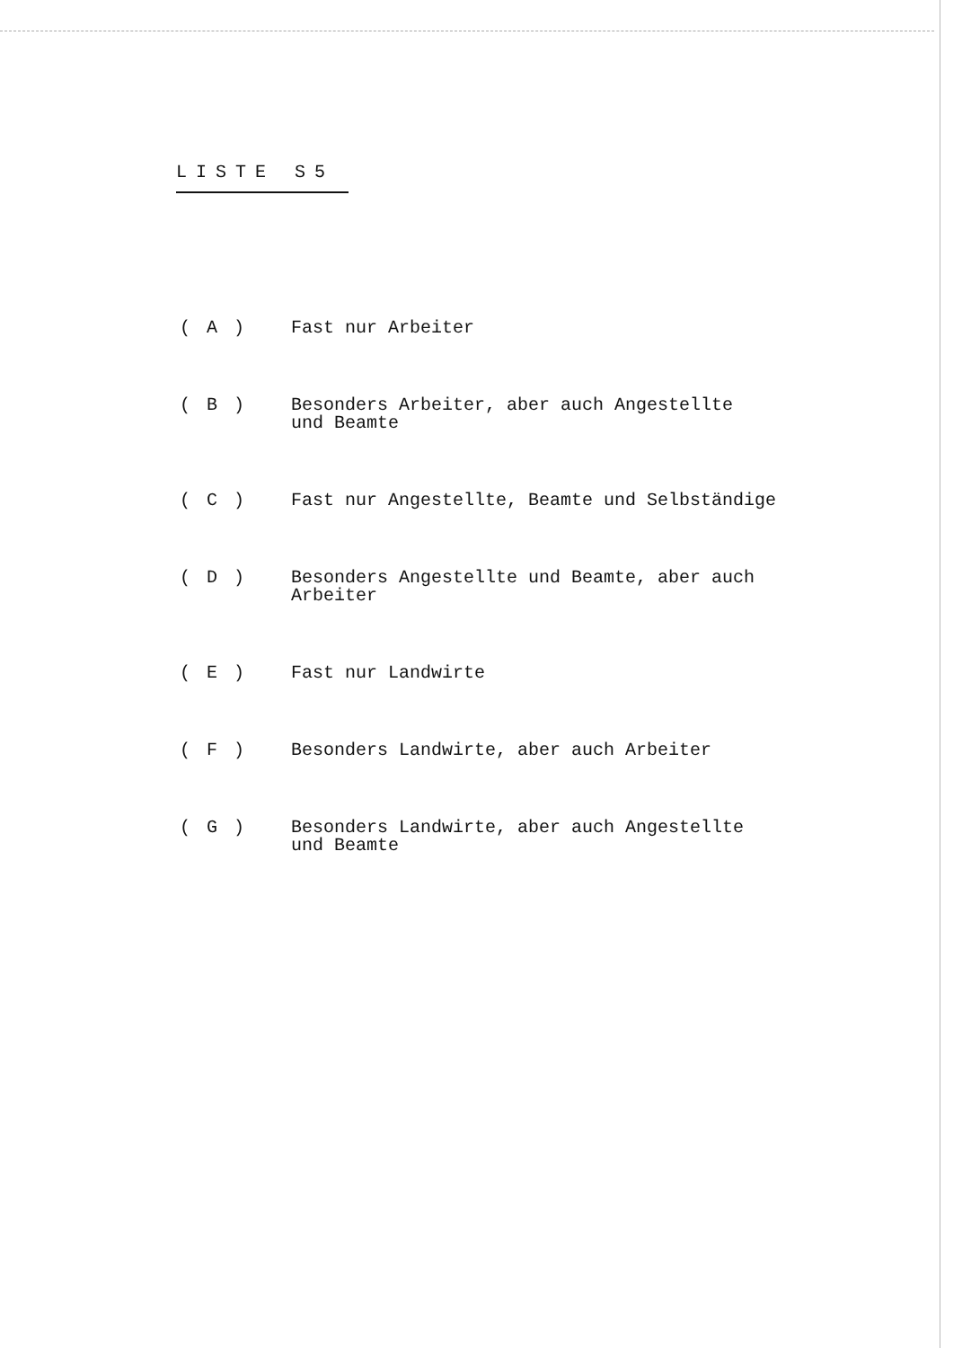LISTE S5
( A ) Fast nur Arbeiter
( B ) Besonders Arbeiter, aber auch Angestellte
und Beamte
( C ) Fast nur Angestellte, Beamte und Selbständige
( D ) Besonders Angestellte und Beamte, aber auch
Arbeiter
( E ) Fast nur Landwirte
( F ) Besonders Landwirte, aber auch Arbeiter
( G ) Besonders Landwirte, aber auch Angestellte
und Beamte